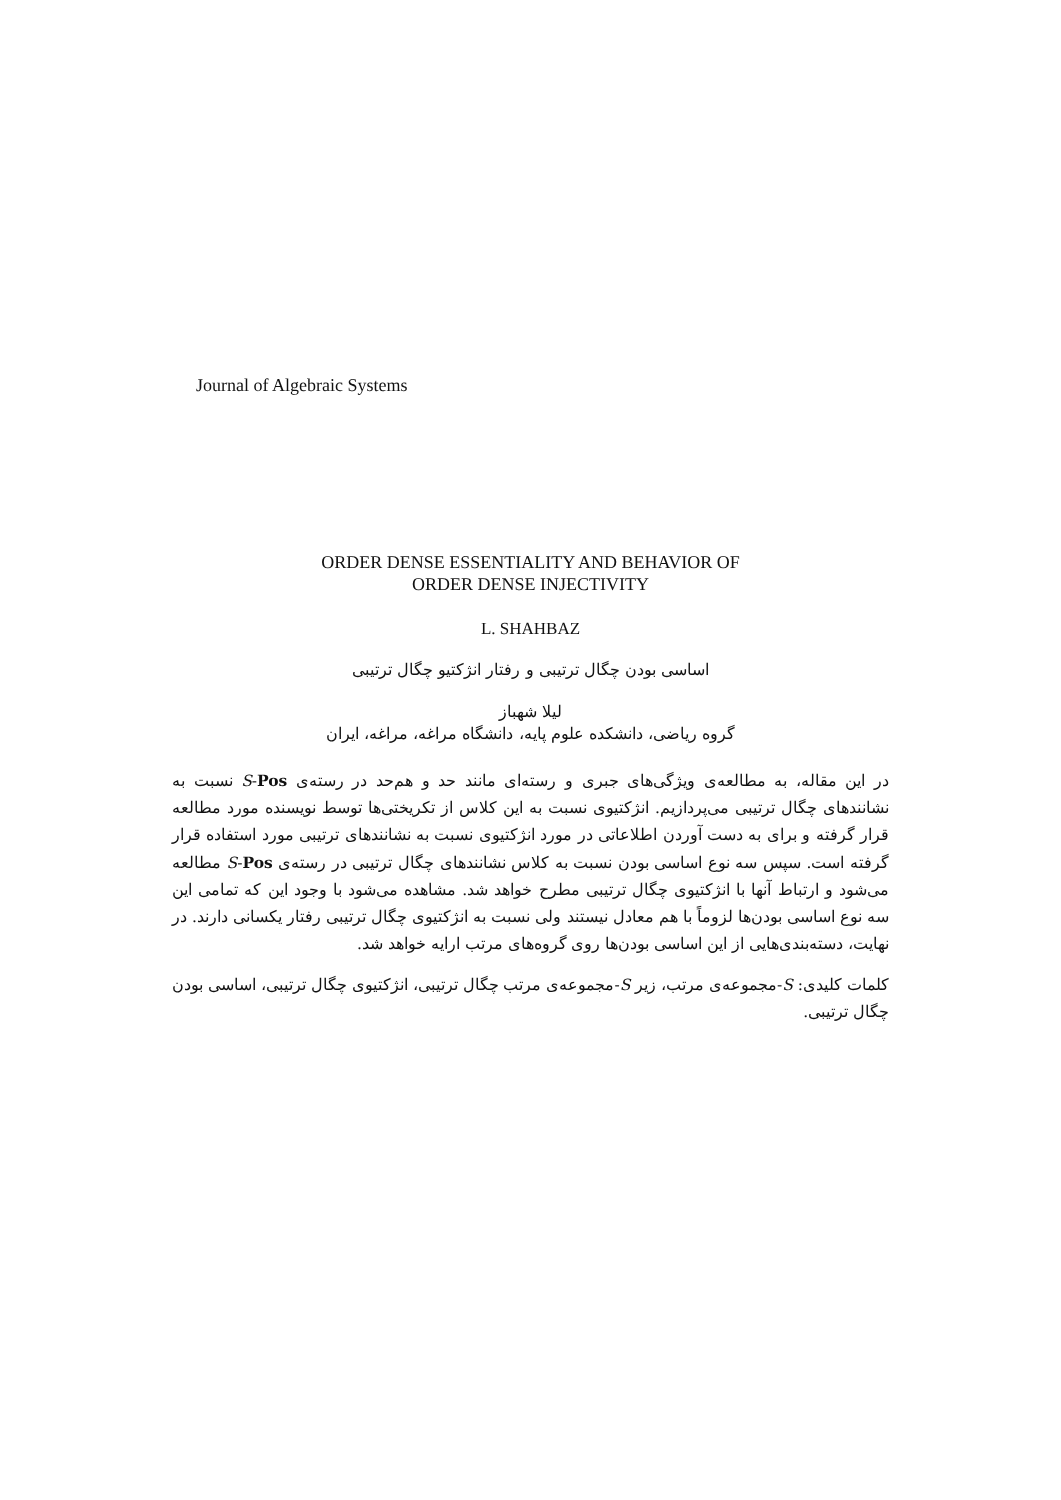Journal of Algebraic Systems
ORDER DENSE ESSENTIALITY AND BEHAVIOR OF
ORDER DENSE INJECTIVITY
L. SHAHBAZ
اساسی بودن چگال ترتیبی و رفتار انژکتیو چگال ترتیبی
لیلا شهباز
گروه ریاضی، دانشکده علوم پایه، دانشگاه مراغه، مراغه، ایران
در این مقاله، به مطالعه‌ی ویژگی‌های جبری و رسته‌ای مانند حد و هم‌حد در رسته‌ی S-Pos نسبت به نشانندهای چگال ترتیبی می‌پردازیم. انژکتیوی نسبت به این کلاس از تکریختی‌ها توسط نویسنده مورد مطالعه قرار گرفته و برای به دست آوردن اطلاعاتی در مورد انژکتیوی نسبت به نشانندهای ترتیبی مورد استفاده قرار گرفته است. سپس سه نوع اساسی بودن نسبت به کلاس نشانندهای چگال ترتیبی در رسته‌ی S-Pos مطالعه می‌شود و ارتباط آنها با انژکتیوی چگال ترتیبی مطرح خواهد شد. مشاهده می‌شود با وجود این که تمامی این سه نوع اساسی بودن‌ها لزوماً با هم معادل نیستند ولی نسبت به انژکتیوی چگال ترتیبی رفتار یکسانی دارند. در نهایت، دسته‌بندی‌هایی از این اساسی بودن‌ها روی گروه‌های مرتب ارایه خواهد شد.
کلمات کلیدی: S-مجموعه‌ی مرتب، زیر S-مجموعه‌ی مرتب چگال ترتیبی، انژکتیوی چگال ترتیبی، اساسی بودن چگال ترتیبی.